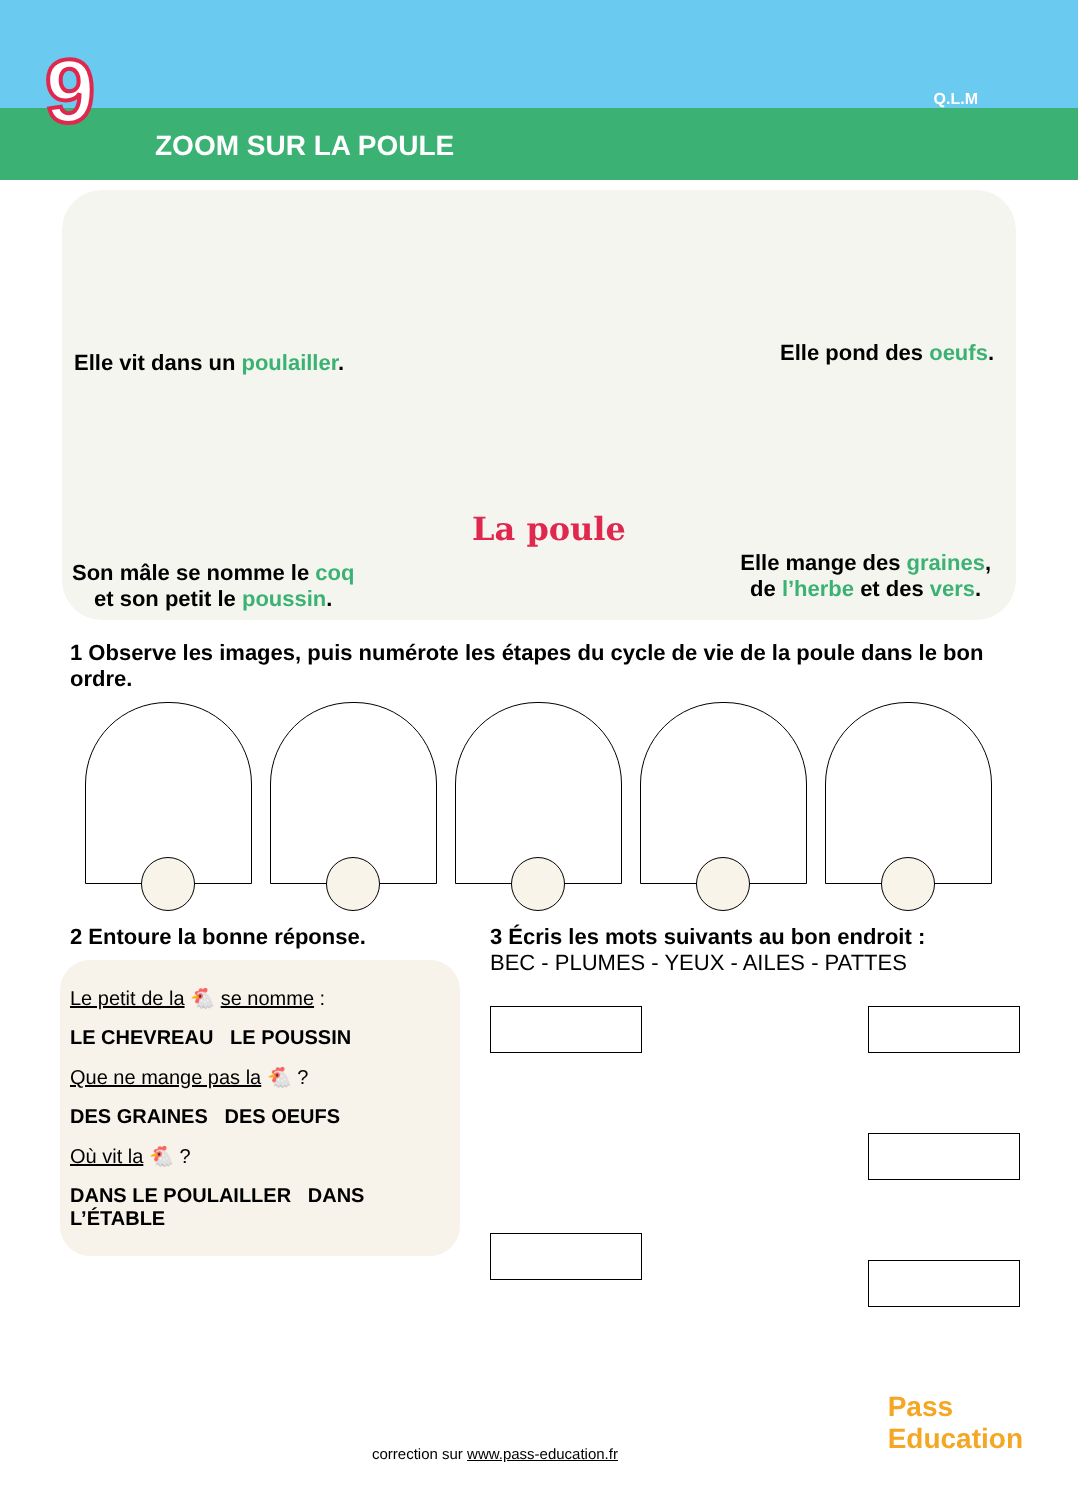9 ZOOM SUR LA POULE
Q.L.M
Elle vit dans un poulailler. Elle pond des oeufs.
Son mâle se nomme le coq
et son petit le poussin.
La poule
Elle mange des graines,
de l’herbe et des vers.
1 Observe les images, puis numérote les étapes du cycle de vie de la poule dans le bon ordre.
2 Entoure la bonne réponse.
Le petit de la 🐔 se nomme :
LE CHEVREAU LE POUSSIN
Que ne mange pas la 🐔 ?
DES GRAINES DES OEUFS
Où vit la 🐔 ?
DANS LE POULAILLER DANS L’ÉTABLE
3 Écris les mots suivants au bon endroit :
BEC - PLUMES - YEUX - AILES - PATTES
correction sur www.pass-education.fr
Pass
Education